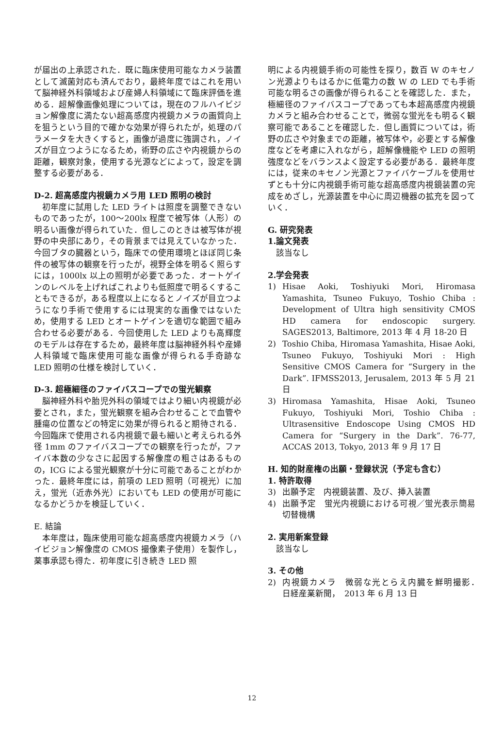が届出の上承認された．既に臨床使用可能なカメラ装置として滅菌対応も済んでおり，最終年度ではこれを用いて脳神経外科領域および産婦人科領域にて臨床評価を進める．超解像画像処理については，現在のフルハイビジョン解像度に満たない超高感度内視鏡カメラの画質向上を狙うという目的で確かな効果が得られたが，処理のパラメータを大きくすると，画像が過度に強調され，ノイズが目立つようになるため，術野の広さや内視鏡からの距離，観察対象，使用する光源などによって，設定を調整する必要がある．
D-2. 超高感度内視鏡カメラ用 LED 照明の検討
初年度に試用した LED ライトは照度を調整できないものであったが，100〜200lx 程度で被写体（人形）の明るい画像が得られていた．但しこのときは被写体が視野の中央部にあり，その背景までは見えていなかった．今回ブタの臓器という，臨床での使用環境とほぼ同じ条件の被写体の観察を行ったが，視野全体を明るく照らすには，1000lx 以上の照明が必要であった．オートゲインのレベルを上げればこれよりも低照度で明るくすることもできるが，ある程度以上になるとノイズが目立つようになり手術で使用するには現実的な画像ではないため，使用する LED とオートゲインを適切な範囲で組み合わせる必要がある．今回使用した LED よりも高輝度のモデルは存在するため，最終年度は脳神経外科や産婦人科領域で臨床使用可能な画像が得られる手奇跡な LED 照明の仕様を検討していく．
D-3. 超極細径のファイバスコープでの蛍光観察
脳神経外科や胎児外科の領域ではより細い内視鏡が必要とされ，また，蛍光観察を組み合わせることで血管や腫瘍の位置などの特定に効果が得られると期待される．今回臨床で使用される内視鏡で最も細いと考えられる外径 1mm のファイバスコープでの観察を行ったが，ファイバ本数の少なさに起因する解像度の粗さはあるものの，ICG による蛍光観察が十分に可能であることがわかった．最終年度には，前項の LED 照明（可視光）に加え，蛍光（近赤外光）においても LED の使用が可能になるかどうかを検証していく．
E. 結論
本年度は，臨床使用可能な超高感度内視鏡カメラ（ハイビジョン解像度の CMOS 撮像素子使用）を製作し，薬事承認も得た．初年度に引き続き LED 照
明による内視鏡手術の可能性を探り，数百 W のキセノン光源よりもはるかに低電力の数 W の LED でも手術可能な明るさの画像が得られることを確認した．また，極細径のファイバスコープであっても本超高感度内視鏡カメラと組み合わせることで，微弱な蛍光をも明るく観察可能であることを確認した．但し画質については，術野の広さや対象までの距離，被写体や，必要とする解像度などを考慮に入れながら，超解像機能や LED の照明強度などをバランスよく設定する必要がある．最終年度には，従来のキセノン光源とファイバケーブルを使用せずとも十分に内視鏡手術可能な超高感度内視鏡装置の完成をめざし，光源装置を中心に周辺機器の拡充を図っていく．
G. 研究発表
1.論文発表
該当なし
2.学会発表
1) Hisae Aoki, Toshiyuki Mori, Hiromasa Yamashita, Tsuneo Fukuyo, Toshio Chiba : Development of Ultra high sensitivity CMOS HD camera for endoscopic surgery. SAGES2013, Baltimore, 2013 年 4 月 18-20 日
2) Toshio Chiba, Hiromasa Yamashita, Hisae Aoki, Tsuneo Fukuyo, Toshiyuki Mori : High Sensitive CMOS Camera for “Surgery in the Dark”. IFMSS2013, Jerusalem, 2013 年 5 月 21 日
3) Hiromasa Yamashita, Hisae Aoki, Tsuneo Fukuyo, Toshiyuki Mori, Toshio Chiba : Ultrasensitive Endoscope Using CMOS HD Camera for “Surgery in the Dark”. 76-77, ACCAS 2013, Tokyo, 2013 年 9 月 17 日
H. 知的財産権の出願・登録状況（予定も含む）
1. 特許取得
3) 出願予定　内視鏡装置、及び、挿入装置
4) 出願予定　蛍光内視鏡における可視／蛍光表示簡易切替機構
2. 実用新案登録
該当なし
3. その他
2) 内視鏡カメラ　微弱な光とらえ内臓を鮮明撮影．　日経産業新聞，　2013 年 6 月 13 日
12